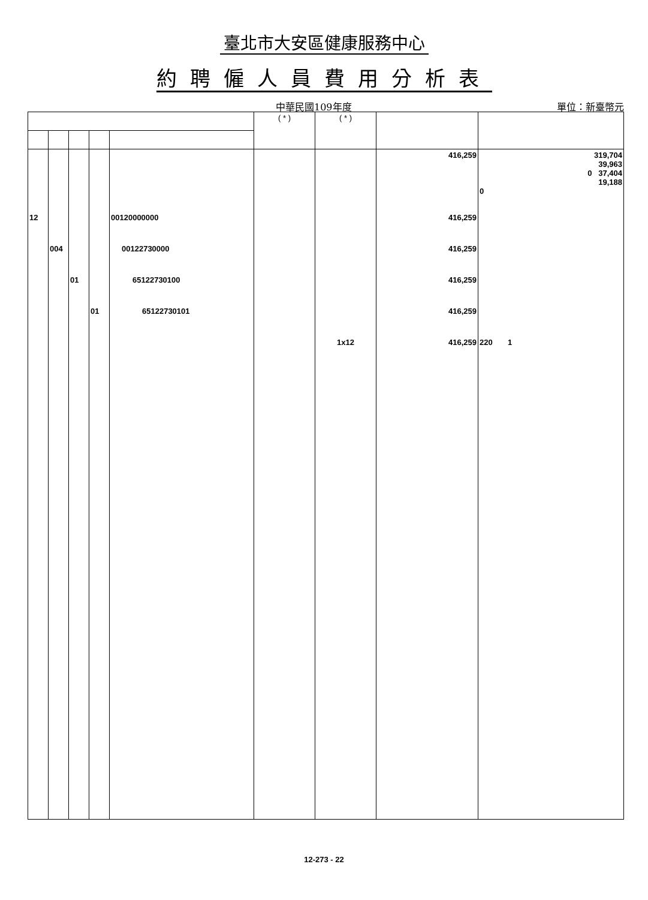臺北市大安區健康服務中心
約聘僱人員費用分析表
中華民國109年度 單位：新臺幣元
| | | | | | ( * ) | ( * ) | | |
| --- | --- | --- | --- | --- | --- | --- | --- | --- |
| | | | | | | | 416,259 | 319,704 39,963 0 37,404 19,188 0 |
| 12 | | | | 00120000000 | | | 416,259 | |
| | 004 | | | 00122730000 | | | 416,259 | |
| | | 01 | | 65122730100 | | | 416,259 | |
| | | | 01 | 65122730101 | | | 416,259 | |
| | | | | | | 1x12 | 416,259 | 220 1 |
12-273 - 22